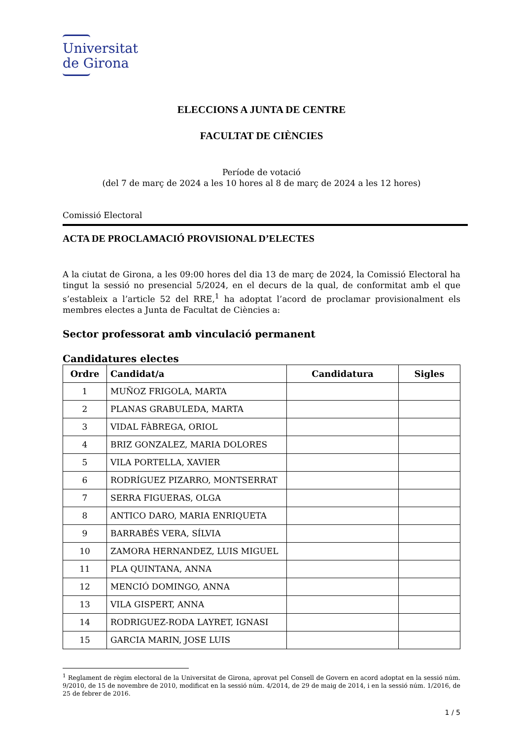Universitat
de Girona
ELECCIONS A JUNTA DE CENTRE
FACULTAT DE CIÈNCIES
Període de votació
(del 7 de març de 2024 a les 10 hores al 8 de març de 2024 a les 12 hores)
Comissió Electoral
ACTA DE PROCLAMACIÓ PROVISIONAL D’ELECTES
A la ciutat de Girona, a les 09:00 hores del dia 13 de març de 2024, la Comissió Electoral ha tingut la sessió no presencial 5/2024, en el decurs de la qual, de conformitat amb el que s’estableix a l’article 52 del RRE,<sup>1</sup> ha adoptat l’acord de proclamar provisionalment els membres electes a Junta de Facultat de Ciències a:
Sector professorat amb vinculació permanent
Candidatures electes
| Ordre | Candidat/a | Candidatura | Sigles |
| --- | --- | --- | --- |
| 1 | MUÑOZ FRIGOLA, MARTA | | |
| 2 | PLANAS GRABULEDA, MARTA | | |
| 3 | VIDAL FÀBREGA, ORIOL | | |
| 4 | BRIZ GONZALEZ, MARIA DOLORES | | |
| 5 | VILA PORTELLA, XAVIER | | |
| 6 | RODRÍGUEZ PIZARRO, MONTSERRAT | | |
| 7 | SERRA FIGUERAS, OLGA | | |
| 8 | ANTICO DARO, MARIA ENRIQUETA | | |
| 9 | BARRABÉS VERA, SÍLVIA | | |
| 10 | ZAMORA HERNANDEZ, LUIS MIGUEL | | |
| 11 | PLA QUINTANA, ANNA | | |
| 12 | MENCIÓ DOMINGO, ANNA | | |
| 13 | VILA GISPERT, ANNA | | |
| 14 | RODRIGUEZ-RODA LAYRET, IGNASI | | |
| 15 | GARCIA MARIN, JOSE LUIS | | |
<sup>1</sup> Reglament de règim electoral de la Universitat de Girona, aprovat pel Consell de Govern en acord adoptat en la sessió núm. 9/2010, de 15 de novembre de 2010, modificat en la sessió núm. 4/2014, de 29 de maig de 2014, i en la sessió núm. 1/2016, de 25 de febrer de 2016.
1 / 5